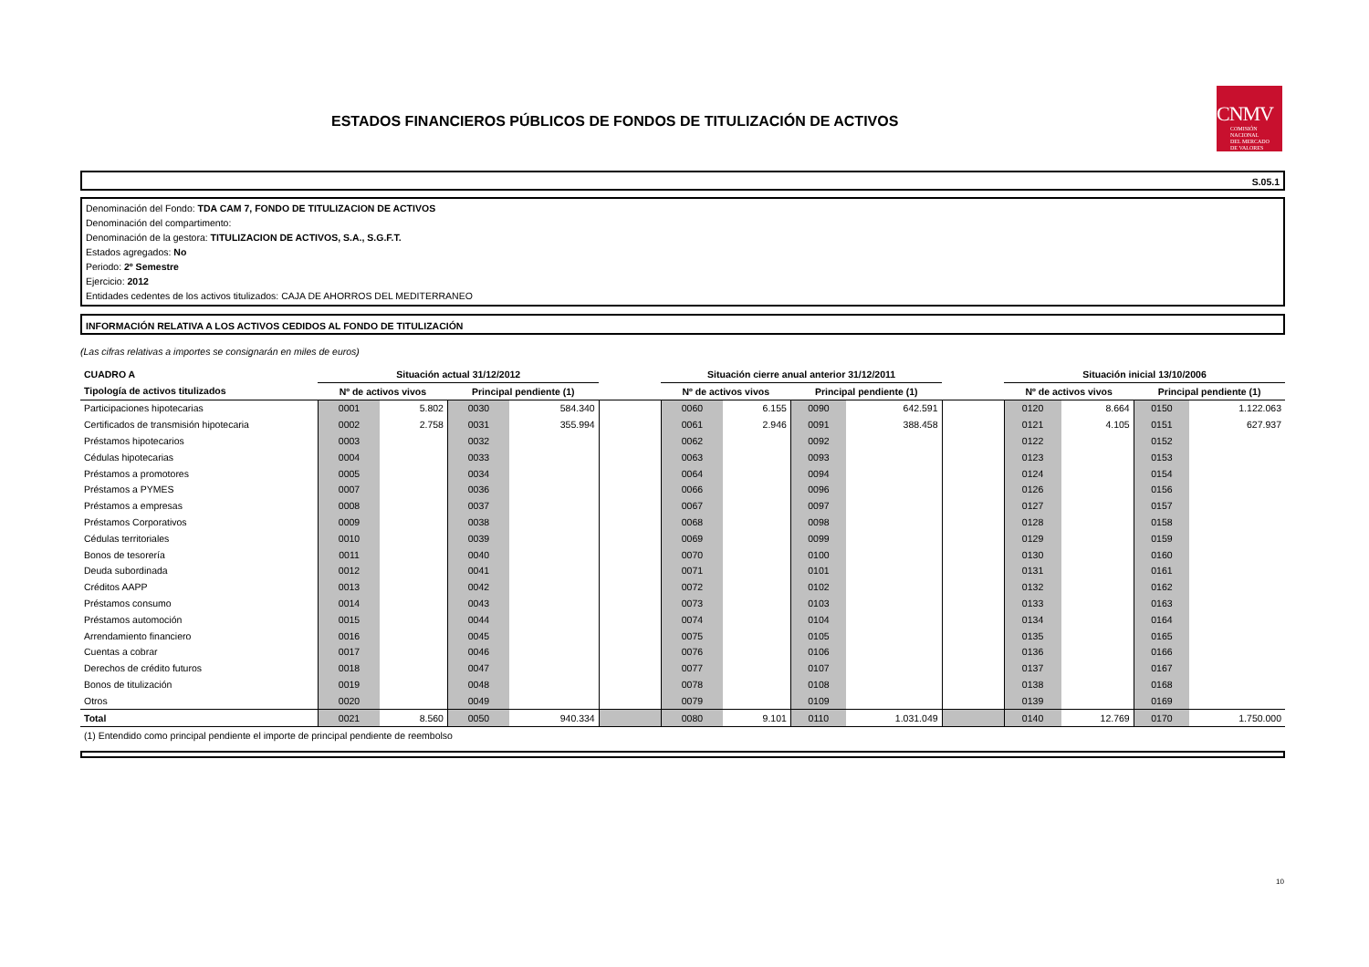ESTADOS FINANCIEROS PÚBLICOS DE FONDOS DE TITULIZACIÓN DE ACTIVOS
CNMV
COMISIÓN
NACIONAL
DEL MERCADO
DE VALORES
S.05.1
Denominación del Fondo: TDA CAM 7, FONDO DE TITULIZACION DE ACTIVOS
Denominación del compartimento:
Denominación de la gestora: TITULIZACION DE ACTIVOS, S.A., S.G.F.T.
Estados agregados: No
Periodo: 2º Semestre
Ejercicio: 2012
Entidades cedentes de los activos titulizados: CAJA DE AHORROS DEL MEDITERRANEO
INFORMACIÓN RELATIVA A LOS ACTIVOS CEDIDOS AL FONDO DE TITULIZACIÓN
(Las cifras relativas a importes se consignarán en miles de euros)
| CUADRO A | Situación actual 31/12/2012 | | | | | Situación cierre anual anterior 31/12/2011 | | | | | Situación inicial 13/10/2006 | | | |
| --- | --- | --- | --- | --- | --- | --- | --- | --- | --- | --- | --- | --- | --- | --- |
| Tipología de activos titulizados | Nº de activos vivos | | Principal pendiente (1) | | | Nº de activos vivos | | Principal pendiente (1) | | | Nº de activos vivos | | Principal pendiente (1) | |
| Participaciones hipotecarias | 0001 | 5.802 | 0030 | 584.340 | | 0060 | 6.155 | 0090 | 642.591 | | 0120 | 8.664 | 0150 | 1.122.063 |
| Certificados de transmisión hipotecaria | 0002 | 2.758 | 0031 | 355.994 | | 0061 | 2.946 | 0091 | 388.458 | | 0121 | 4.105 | 0151 | 627.937 |
| Préstamos hipotecarios | 0003 | | 0032 | | | 0062 | | 0092 | | | 0122 | | 0152 | |
| Cédulas hipotecarias | 0004 | | 0033 | | | 0063 | | 0093 | | | 0123 | | 0153 | |
| Préstamos a promotores | 0005 | | 0034 | | | 0064 | | 0094 | | | 0124 | | 0154 | |
| Préstamos a PYMES | 0007 | | 0036 | | | 0066 | | 0096 | | | 0126 | | 0156 | |
| Préstamos a empresas | 0008 | | 0037 | | | 0067 | | 0097 | | | 0127 | | 0157 | |
| Préstamos Corporativos | 0009 | | 0038 | | | 0068 | | 0098 | | | 0128 | | 0158 | |
| Cédulas territoriales | 0010 | | 0039 | | | 0069 | | 0099 | | | 0129 | | 0159 | |
| Bonos de tesorería | 0011 | | 0040 | | | 0070 | | 0100 | | | 0130 | | 0160 | |
| Deuda subordinada | 0012 | | 0041 | | | 0071 | | 0101 | | | 0131 | | 0161 | |
| Créditos AAPP | 0013 | | 0042 | | | 0072 | | 0102 | | | 0132 | | 0162 | |
| Préstamos consumo | 0014 | | 0043 | | | 0073 | | 0103 | | | 0133 | | 0163 | |
| Préstamos automoción | 0015 | | 0044 | | | 0074 | | 0104 | | | 0134 | | 0164 | |
| Arrendamiento financiero | 0016 | | 0045 | | | 0075 | | 0105 | | | 0135 | | 0165 | |
| Cuentas a cobrar | 0017 | | 0046 | | | 0076 | | 0106 | | | 0136 | | 0166 | |
| Derechos de crédito futuros | 0018 | | 0047 | | | 0077 | | 0107 | | | 0137 | | 0167 | |
| Bonos de titulización | 0019 | | 0048 | | | 0078 | | 0108 | | | 0138 | | 0168 | |
| Otros | 0020 | | 0049 | | | 0079 | | 0109 | | | 0139 | | 0169 | |
| Total | 0021 | 8.560 | 0050 | 940.334 | | 0080 | 9.101 | 0110 | 1.031.049 | | 0140 | 12.769 | 0170 | 1.750.000 |
(1) Entendido como principal pendiente el importe de principal pendiente de reembolso
10